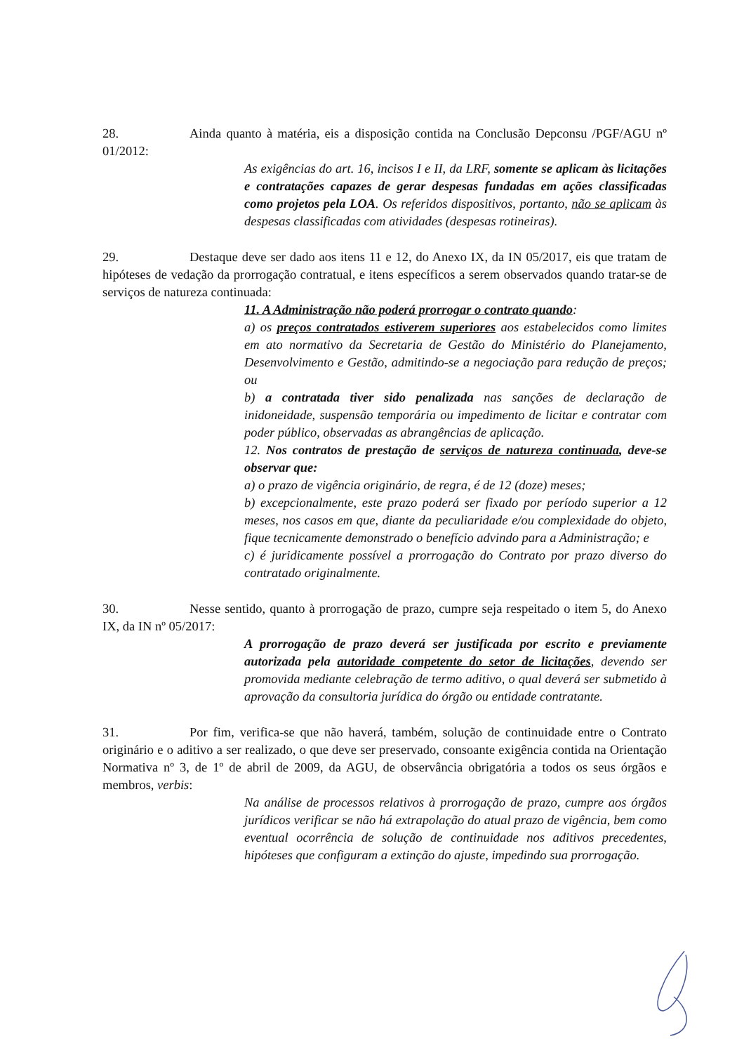28. Ainda quanto à matéria, eis a disposição contida na Conclusão Depconsu /PGF/AGU nº 01/2012:
As exigências do art. 16, incisos I e II, da LRF, somente se aplicam às licitações e contratações capazes de gerar despesas fundadas em ações classificadas como projetos pela LOA. Os referidos dispositivos, portanto, não se aplicam às despesas classificadas com atividades (despesas rotineiras).
29. Destaque deve ser dado aos itens 11 e 12, do Anexo IX, da IN 05/2017, eis que tratam de hipóteses de vedação da prorrogação contratual, e itens específicos a serem observados quando tratar-se de serviços de natureza continuada:
11. A Administração não poderá prorrogar o contrato quando:
a) os preços contratados estiverem superiores aos estabelecidos como limites em ato normativo da Secretaria de Gestão do Ministério do Planejamento, Desenvolvimento e Gestão, admitindo-se a negociação para redução de preços; ou
b) a contratada tiver sido penalizada nas sanções de declaração de inidoneidade, suspensão temporária ou impedimento de licitar e contratar com poder público, observadas as abrangências de aplicação.
12. Nos contratos de prestação de serviços de natureza continuada, deve-se observar que:
a) o prazo de vigência originário, de regra, é de 12 (doze) meses;
b) excepcionalmente, este prazo poderá ser fixado por período superior a 12 meses, nos casos em que, diante da peculiaridade e/ou complexidade do objeto, fique tecnicamente demonstrado o benefício advindo para a Administração; e
c) é juridicamente possível a prorrogação do Contrato por prazo diverso do contratado originalmente.
30. Nesse sentido, quanto à prorrogação de prazo, cumpre seja respeitado o item 5, do Anexo IX, da IN nº 05/2017:
A prorrogação de prazo deverá ser justificada por escrito e previamente autorizada pela autoridade competente do setor de licitações, devendo ser promovida mediante celebração de termo aditivo, o qual deverá ser submetido à aprovação da consultoria jurídica do órgão ou entidade contratante.
31. Por fim, verifica-se que não haverá, também, solução de continuidade entre o Contrato originário e o aditivo a ser realizado, o que deve ser preservado, consoante exigência contida na Orientação Normativa nº 3, de 1º de abril de 2009, da AGU, de observância obrigatória a todos os seus órgãos e membros, verbis:
Na análise de processos relativos à prorrogação de prazo, cumpre aos órgãos jurídicos verificar se não há extrapolação do atual prazo de vigência, bem como eventual ocorrência de solução de continuidade nos aditivos precedentes, hipóteses que configuram a extinção do ajuste, impedindo sua prorrogação.